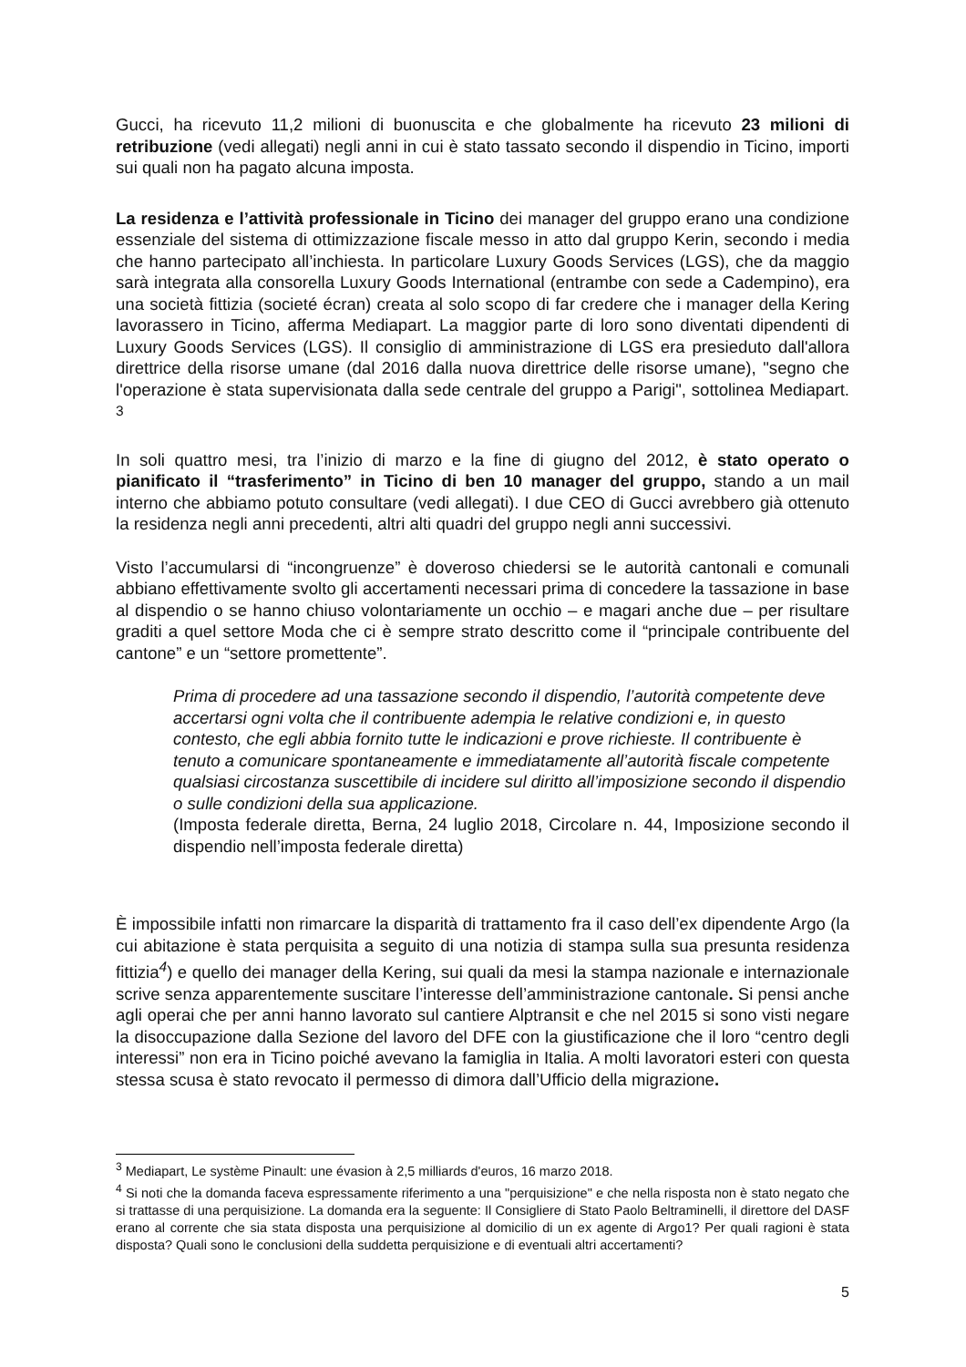Gucci, ha ricevuto 11,2 milioni di buonuscita e che globalmente ha ricevuto 23 milioni di retribuzione (vedi allegati) negli anni in cui è stato tassato secondo il dispendio in Ticino, importi sui quali non ha pagato alcuna imposta.
La residenza e l’attività professionale in Ticino dei manager del gruppo erano una condizione essenziale del sistema di ottimizzazione fiscale messo in atto dal gruppo Kerin, secondo i media che hanno partecipato all’inchiesta. In particolare Luxury Goods Services (LGS), che da maggio sarà integrata alla consorella Luxury Goods International (entrambe con sede a Cadempino), era una società fittizia (societé écran) creata al solo scopo di far credere che i manager della Kering lavorassero in Ticino, afferma Mediapart. La maggior parte di loro sono diventati dipendenti di Luxury Goods Services (LGS). Il consiglio di amministrazione di LGS era presieduto dall'allora direttrice della risorse umane (dal 2016 dalla nuova direttrice delle risorse umane), "segno che l'operazione è stata supervisionata dalla sede centrale del gruppo a Parigi", sottolinea Mediapart. <sup>3</sup>
In soli quattro mesi, tra l’inizio di marzo e la fine di giugno del 2012, è stato operato o pianificato il “trasferimento” in Ticino di ben 10 manager del gruppo, stando a un mail interno che abbiamo potuto consultare (vedi allegati). I due CEO di Gucci avrebbero già ottenuto la residenza negli anni precedenti, altri alti quadri del gruppo negli anni successivi.
Visto l’accumularsi di “incongruenze” è doveroso chiedersi se le autorità cantonali e comunali abbiano effettivamente svolto gli accertamenti necessari prima di concedere la tassazione in base al dispendio o se hanno chiuso volontariamente un occhio – e magari anche due – per risultare graditi a quel settore Moda che ci è sempre strato descritto come il “principale contribuente del cantone” e un “settore promettente”.
Prima di procedere ad una tassazione secondo il dispendio, l’autorità competente deve accertarsi ogni volta che il contribuente adempia le relative condizioni e, in questo contesto, che egli abbia fornito tutte le indicazioni e prove richieste. Il contribuente è tenuto a comunicare spontaneamente e immediatamente all’autorità fiscale competente qualsiasi circostanza suscettibile di incidere sul diritto all’imposizione secondo il dispendio o sulle condizioni della sua applicazione.
(Imposta federale diretta, Berna, 24 luglio 2018, Circolare n. 44, Imposizione secondo il dispendio nell’imposta federale diretta)
È impossibile infatti non rimarcare la disparità di trattamento fra il caso dell’ex dipendente Argo (la cui abitazione è stata perquisita a seguito di una notizia di stampa sulla sua presunta residenza fittizia<sup>4</sup>) e quello dei manager della Kering, sui quali da mesi la stampa nazionale e internazionale scrive senza apparentemente suscitare l’interesse dell’amministrazione cantonale. Si pensi anche agli operai che per anni hanno lavorato sul cantiere Alptransit e che nel 2015 si sono visti negare la disoccupazione dalla Sezione del lavoro del DFE con la giustificazione che il loro “centro degli interessi” non era in Ticino poiché avevano la famiglia in Italia. A molti lavoratori esteri con questa stessa scusa è stato revocato il permesso di dimora dall’Ufficio della migrazione.
<sup>3</sup> Mediapart, Le système Pinault: une évasion à 2,5 milliards d'euros, 16 marzo 2018.
<sup>4</sup> Si noti che la domanda faceva espressamente riferimento a una "perquisizione" e che nella risposta non è stato negato che si trattasse di una perquisizione. La domanda era la seguente: Il Consigliere di Stato Paolo Beltraminelli, il direttore del DASF erano al corrente che sia stata disposta una perquisizione al domicilio di un ex agente di Argo1? Per quali ragioni è stata disposta? Quali sono le conclusioni della suddetta perquisizione e di eventuali altri accertamenti?
5